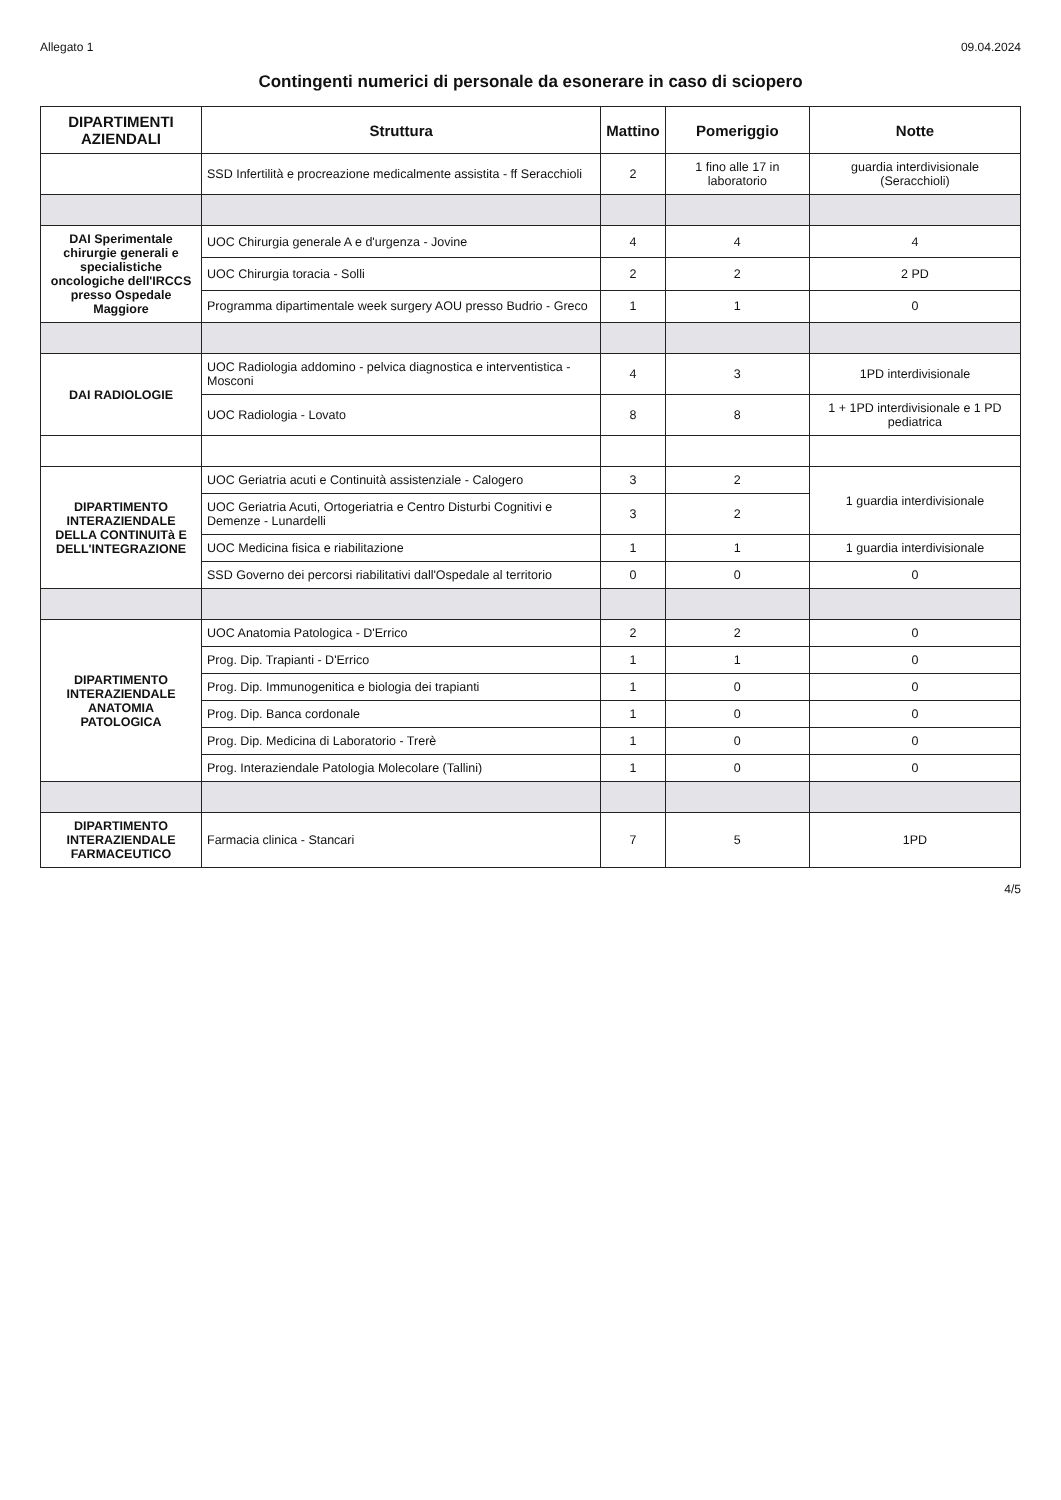Allegato 1 09.04.2024
Contingenti numerici di personale da esonerare in caso di sciopero
| DIPARTIMENTI AZIENDALI | Struttura | Mattino | Pomeriggio | Notte |
| --- | --- | --- | --- | --- |
| | SSD Infertilità e procreazione medicalmente assistita - ff Seracchioli | 2 | 1 fino alle 17 in laboratorio | guardia interdivisionale (Seracchioli) |
| DAI Sperimentale chirurgie generali e specialistiche oncologiche dell'IRCCS presso Ospedale Maggiore | UOC Chirurgia generale A e d'urgenza - Jovine | 4 | 4 | 4 |
| | UOC Chirurgia toracia - Solli | 2 | 2 | 2 PD |
| | Programma dipartimentale week surgery AOU presso Budrio - Greco | 1 | 1 | 0 |
| DAI RADIOLOGIE | UOC Radiologia addomino - pelvica diagnostica e interventistica - Mosconi | 4 | 3 | 1PD interdivisionale |
| | UOC Radiologia - Lovato | 8 | 8 | 1 + 1PD interdivisionale e 1 PD pediatrica |
| DIPARTIMENTO INTERAZIENDALE DELLA CONTINUITà E DELL'INTEGRAZIONE | UOC Geriatria acuti e Continuità assistenziale - Calogero | 3 | 2 | 1 guardia interdivisionale |
| | UOC Geriatria Acuti, Ortogeriatria e Centro Disturbi Cognitivi e Demenze - Lunardelli | 3 | 2 | |
| | UOC Medicina fisica e riabilitazione | 1 | 1 | 1 guardia interdivisionale |
| | SSD Governo dei percorsi riabilitativi dall'Ospedale al territorio | 0 | 0 | 0 |
| DIPARTIMENTO INTERAZIENDALE ANATOMIA PATOLOGICA | UOC Anatomia Patologica - D'Errico | 2 | 2 | 0 |
| | Prog. Dip. Trapianti - D'Errico | 1 | 1 | 0 |
| | Prog. Dip. Immunogenitica e biologia dei trapianti | 1 | 0 | 0 |
| | Prog. Dip. Banca cordonale | 1 | 0 | 0 |
| | Prog. Dip. Medicina di Laboratorio - Trerè | 1 | 0 | 0 |
| | Prog. Interaziendale Patologia Molecolare (Tallini) | 1 | 0 | 0 |
| DIPARTIMENTO INTERAZIENDALE FARMACEUTICO | Farmacia clinica - Stancari | 7 | 5 | 1PD |
4/5